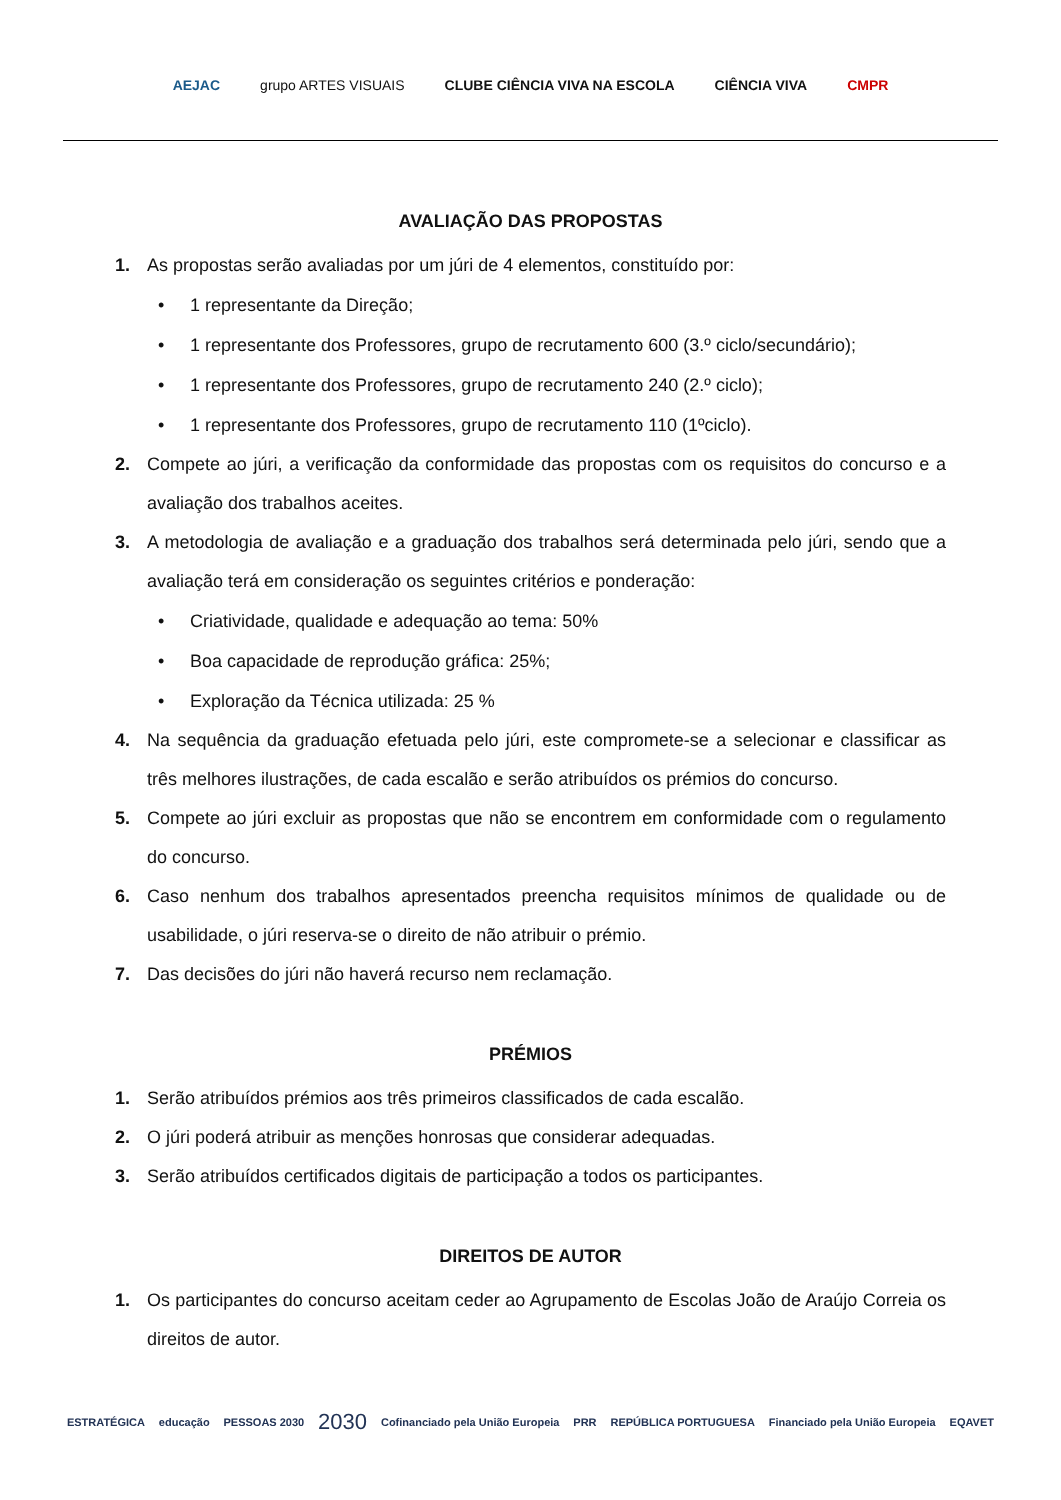AEJAC grupo ARTES VISUAIS CLUBE CIÊNCIA VIVA NA ESCOLA CIÊNCIA VIVA CMPR
AVALIAÇÃO DAS PROPOSTAS
1. As propostas serão avaliadas por um júri de 4 elementos, constituído por:
• 1 representante da Direção;
• 1 representante dos Professores, grupo de recrutamento 600 (3.º ciclo/secundário);
• 1 representante dos Professores, grupo de recrutamento 240 (2.º ciclo);
• 1 representante dos Professores, grupo de recrutamento 110 (1ºciclo).
2. Compete ao júri, a verificação da conformidade das propostas com os requisitos do concurso e a avaliação dos trabalhos aceites.
3. A metodologia de avaliação e a graduação dos trabalhos será determinada pelo júri, sendo que a avaliação terá em consideração os seguintes critérios e ponderação:
• Criatividade, qualidade e adequação ao tema: 50%
• Boa capacidade de reprodução gráfica: 25%;
• Exploração da Técnica utilizada: 25 %
4. Na sequência da graduação efetuada pelo júri, este compromete-se a selecionar e classificar as três melhores ilustrações, de cada escalão e serão atribuídos os prémios do concurso.
5. Compete ao júri excluir as propostas que não se encontrem em conformidade com o regulamento do concurso.
6. Caso nenhum dos trabalhos apresentados preencha requisitos mínimos de qualidade ou de usabilidade, o júri reserva-se o direito de não atribuir o prémio.
7. Das decisões do júri não haverá recurso nem reclamação.
PRÉMIOS
1. Serão atribuídos prémios aos três primeiros classificados de cada escalão.
2. O júri poderá atribuir as menções honrosas que considerar adequadas.
3. Serão atribuídos certificados digitais de participação a todos os participantes.
DIREITOS DE AUTOR
1. Os participantes do concurso aceitam ceder ao Agrupamento de Escolas João de Araújo Correia os direitos de autor.
ESTRATÉGICA educação PESSOAS 2030 2030 Cofinanciado pela União Europeia PRR REPÚBLICA PORTUGUESA Financiado pela União Europeia EQAVET